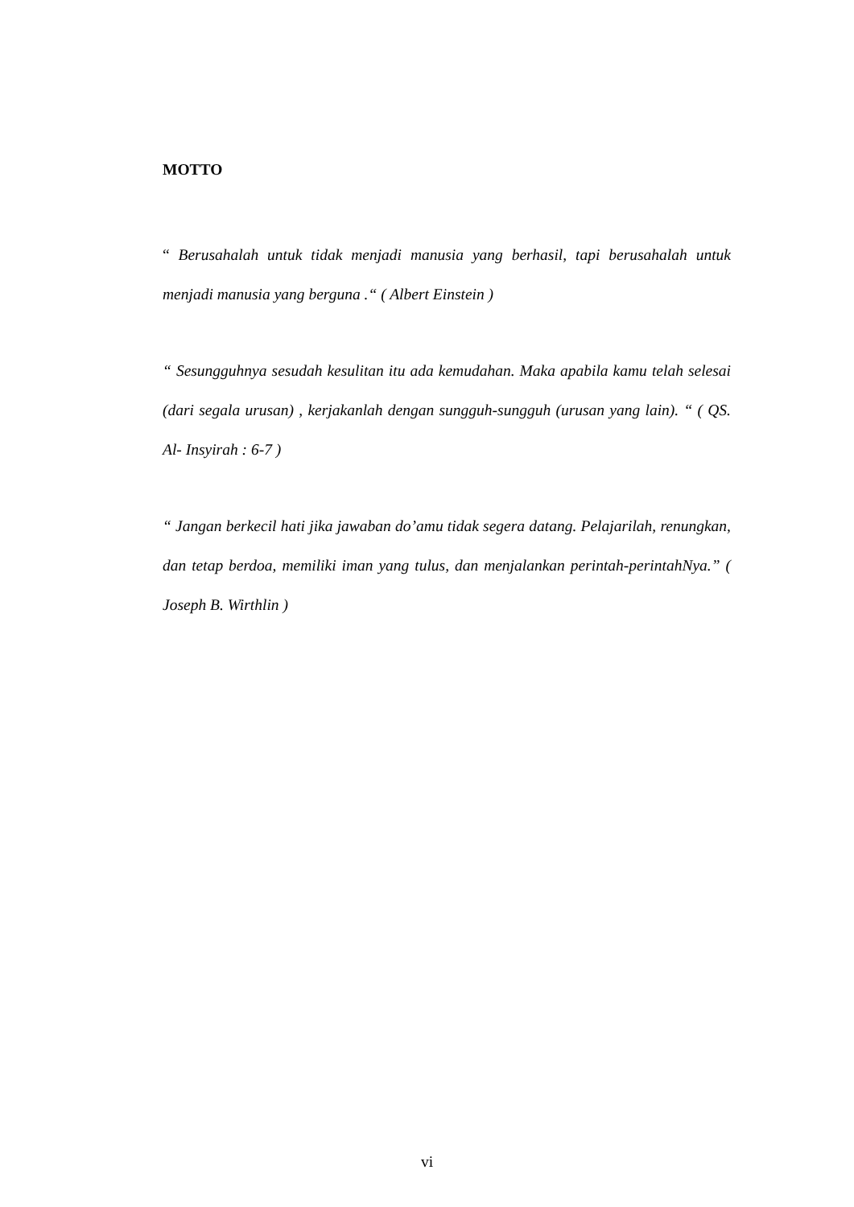MOTTO
“ Berusahalah untuk tidak menjadi manusia yang berhasil, tapi berusahalah untuk menjadi manusia yang berguna .“ ( Albert Einstein )
“ Sesungguhnya sesudah kesulitan itu ada kemudahan. Maka apabila kamu telah selesai (dari segala urusan) , kerjakanlah dengan sungguh-sungguh (urusan yang lain). “ ( QS. Al- Insyirah : 6-7 )
“ Jangan berkecil hati jika jawaban do’amu tidak segera datang. Pelajarilah, renungkan, dan tetap berdoa, memiliki iman yang tulus, dan menjalankan perintah-perintahNya.” ( Joseph B. Wirthlin )
vi